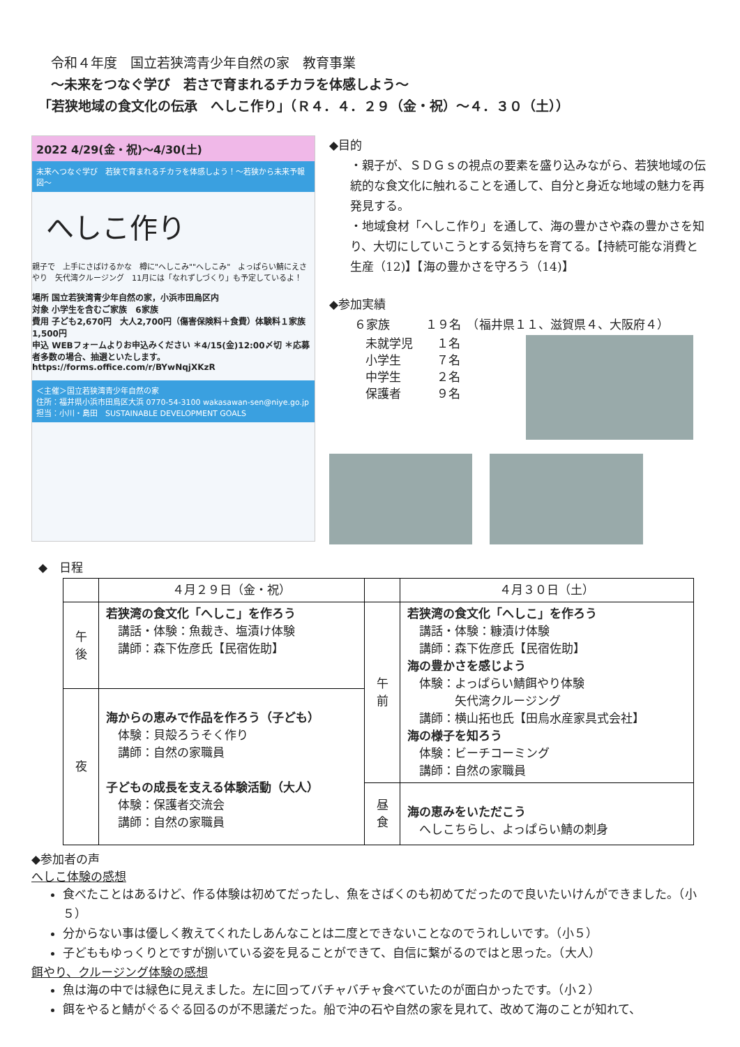令和４年度　国立若狭湾青少年自然の家　教育事業
～未来をつなぐ学び　若さで育まれるチカラを体感しよう～
「若狭地域の食文化の伝承　へしこ作り」（Ｒ４．４．２９（金・祝）～４．３０（土））
2022 4/29(金・祝)～4/30(土)
未来へつなぐ学び　若狭で育まれるチカラを体感しよう！～若狭から未来予報図～
へしこ作り
親子で　上手にさばけるかな　樽に"へしこみ""へしこみ"　よっぱらい鯖にえさやり　矢代湾クルージング　11月には「なれずしづくり」も予定しているよ！
場所 国立若狭湾青少年自然の家，小浜市田烏区内
対象 小学生を含むご家族　6家族
費用 子ども2,670円　大人2,700円（傷害保険料＋食費）体験料１家族1,500円
申込 WEBフォームよりお申込みください ＊4/15(金)12:00〆切 ＊応募者多数の場合、抽選といたします。
https://forms.office.com/r/BYwNqjXKzR
＜主催＞国立若狭湾青少年自然の家
住所：福井県小浜市田烏区大浜 0770-54-3100 wakasawan-sen@niye.go.jp 担当：小川・島田　SUSTAINABLE DEVELOPMENT GOALS
◆目的
・親子が、ＳＤＧｓの視点の要素を盛り込みながら、若狭地域の伝統的な食文化に触れることを通して、自分と身近な地域の魅力を再発見する。
・地域食材「へしこ作り」を通して、海の豊かさや森の豊かさを知り、大切にしていこうとする気持ちを育てる。【持続可能な消費と生産（12)】【海の豊かさを守ろう（14)】
◆参加実績
６家族　　　１９名　（福井県１１、滋賀県４、大阪府４）
未就学児　　１名
小学生　　　７名
中学生　　　２名
保護者　　　９名
◆　日程
| | ４月２９日（金・祝） | | ４月３０日（土） |
| --- | --- | --- | --- |
| 午後 | 若狭湾の食文化「へしこ」を作ろう 講話・体験：魚裁き、塩漬け体験 講師：森下佐彦氏【民宿佐助】 | 午前 | 若狭湾の食文化「へしこ」を作ろう 講話・体験：糠漬け体験 講師：森下佐彦氏【民宿佐助】 海の豊かさを感じよう 体験：よっぱらい鯖餌やり体験 矢代湾クルージング 講師：横山拓也氏【田烏水産家具式会社】 海の様子を知ろう 体験：ビーチコーミング 講師：自然の家職員 |
| 夜 | 海からの恵みで作品を作ろう（子ども） 体験：貝殻ろうそく作り 講師：自然の家職員 子どもの成長を支える体験活動（大人） 体験：保護者交流会 講師：自然の家職員 | | |
| | | 昼食 | 海の恵みをいただこう へしこちらし、よっぱらい鯖の刺身 |
◆参加者の声
へしこ体験の感想
食べたことはあるけど、作る体験は初めてだったし、魚をさばくのも初めてだったので良いたいけんができました。（小５）
分からない事は優しく教えてくれたしあんなことは二度とできないことなのでうれしいです。（小５）
子どももゆっくりとですが捌いている姿を見ることができて、自信に繋がるのではと思った。（大人）
餌やり、クルージング体験の感想
魚は海の中では緑色に見えました。左に回ってバチャバチャ食べていたのが面白かったです。（小２）
餌をやると鯖がぐるぐる回るのが不思議だった。船で沖の石や自然の家を見れて、改めて海のことが知れて、